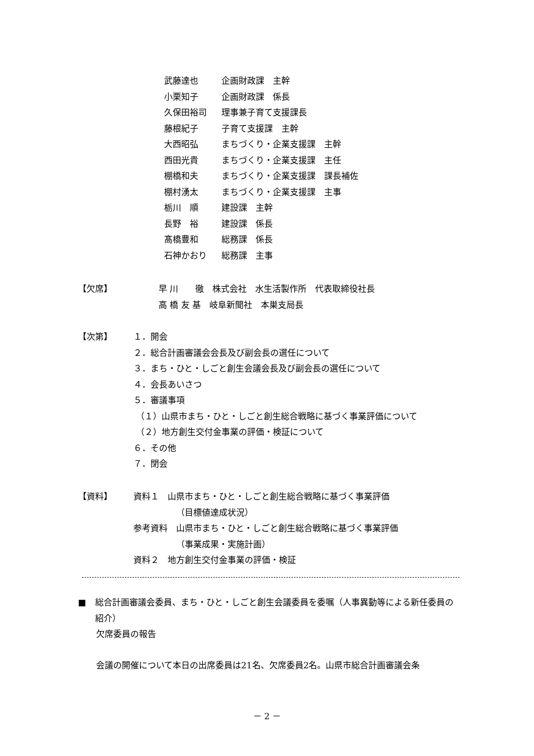武藤達也 企画財政課　主幹
小栗知子 企画財政課　係長
久保田裕司 理事兼子育て支援課長
藤根紀子 子育て支援課　主幹
大西昭弘 まちづくり・企業支援課　主幹
西田光貴 まちづくり・企業支援課　主任
棚橋和夫 まちづくり・企業支援課　課長補佐
棚村湧太 まちづくり・企業支援課　主事
栃川　順 建設課　主幹
長野　裕 建設課　係長
髙橋豊和 総務課　係長
石神かおり 総務課　主事
【欠席】 早 川　　徹　株式会社　水生活製作所　代表取締役社長
高 橋 友 基　岐阜新聞社　本巣支局長
【次第】 １．開会
２．総合計画審議会会長及び副会長の選任について
３．まち・ひと・しごと創生会議会長及び副会長の選任について
４．会長あいさつ
５．審議事項
（１）山県市まち・ひと・しごと創生総合戦略に基づく事業評価について
（２）地方創生交付金事業の評価・検証について
６．その他
７．閉会
【資料】 資料１　山県市まち・ひと・しごと創生総合戦略に基づく事業評価
（目標値達成状況）
参考資料　山県市まち・ひと・しごと創生総合戦略に基づく事業評価
（事業成果・実施計画）
資料２　地方創生交付金事業の評価・検証
■ 総合計画審議会委員、まち・ひと・しごと創生会議委員を委嘱（人事異動等による新任委員の紹介）
欠席委員の報告
会議の開催について本日の出席委員は21名、欠席委員2名。山県市総合計画審議会条
－ 2 －